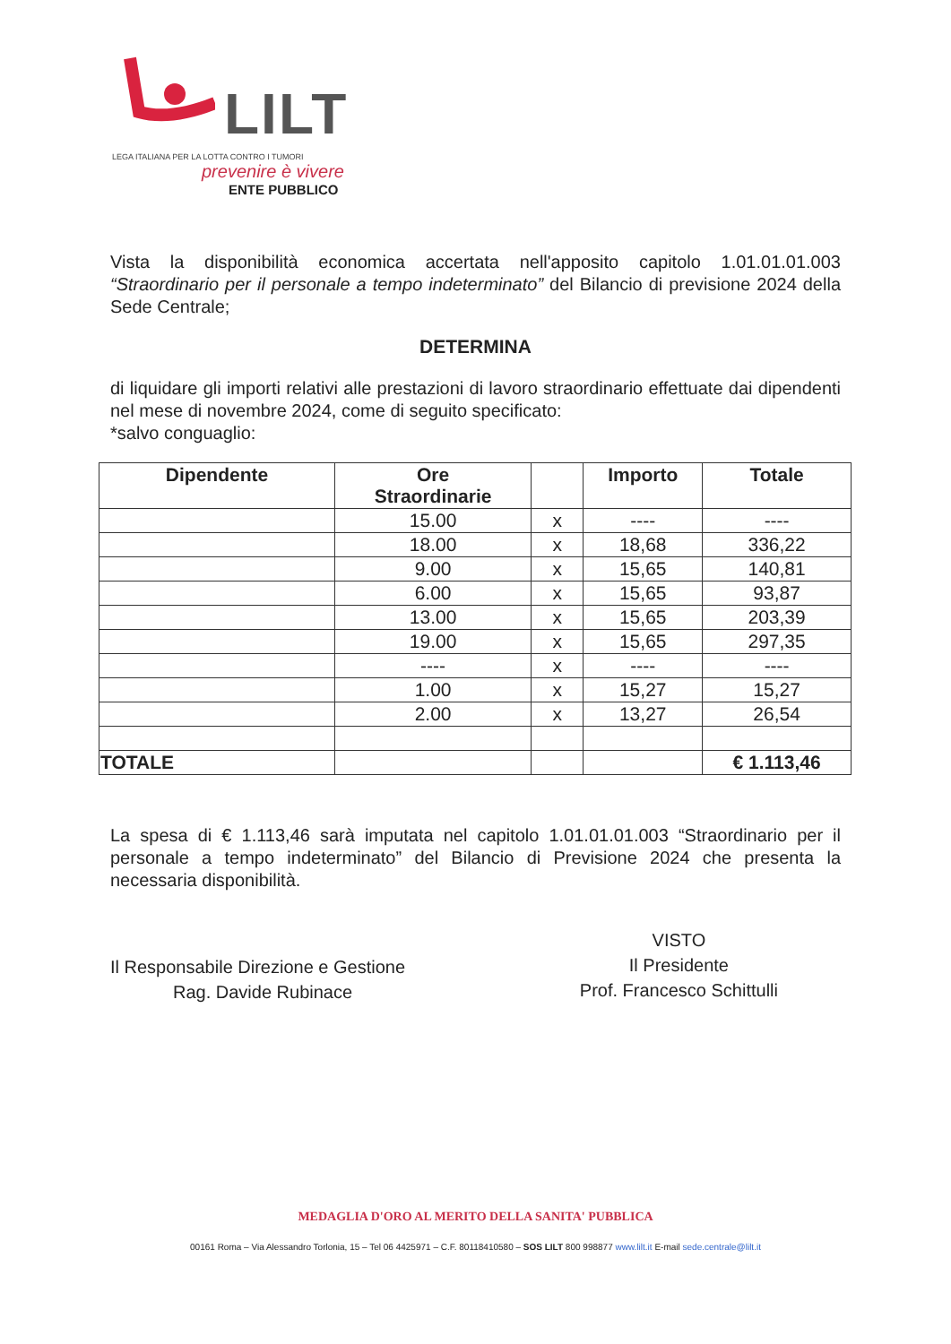LILT
LEGA ITALIANA PER LA LOTTA CONTRO I TUMORI
prevenire è vivere
ENTE PUBBLICO
Vista la disponibilità economica accertata nell'apposito capitolo 1.01.01.01.003 “Straordinario per il personale a tempo indeterminato” del Bilancio di previsione 2024 della Sede Centrale;
DETERMINA
di liquidare gli importi relativi alle prestazioni di lavoro straordinario effettuate dai dipendenti nel mese di novembre 2024, come di seguito specificato:
*salvo conguaglio:
| Dipendente | Ore Straordinarie | | Importo | Totale |
| --- | --- | --- | --- | --- |
| | 15.00 | x | ---- | ---- |
| | 18.00 | x | 18,68 | 336,22 |
| | 9.00 | x | 15,65 | 140,81 |
| | 6.00 | x | 15,65 | 93,87 |
| | 13.00 | x | 15,65 | 203,39 |
| | 19.00 | x | 15,65 | 297,35 |
| | ---- | x | ---- | ---- |
| | 1.00 | x | 15,27 | 15,27 |
| | 2.00 | x | 13,27 | 26,54 |
| TOTALE | | | | € 1.113,46 |
La spesa di € 1.113,46 sarà imputata nel capitolo 1.01.01.01.003 “Straordinario per il personale a tempo indeterminato” del Bilancio di Previsione 2024 che presenta la necessaria disponibilità.
Il Responsabile Direzione e Gestione
Rag. Davide Rubinace
VISTO
Il Presidente
Prof. Francesco Schittulli
MEDAGLIA D'ORO AL MERITO DELLA SANITA' PUBBLICA
00161 Roma – Via Alessandro Torlonia, 15 – Tel 06 4425971 – C.F. 80118410580 – SOS LILT 800 998877 www.lilt.it E-mail sede.centrale@lilt.it